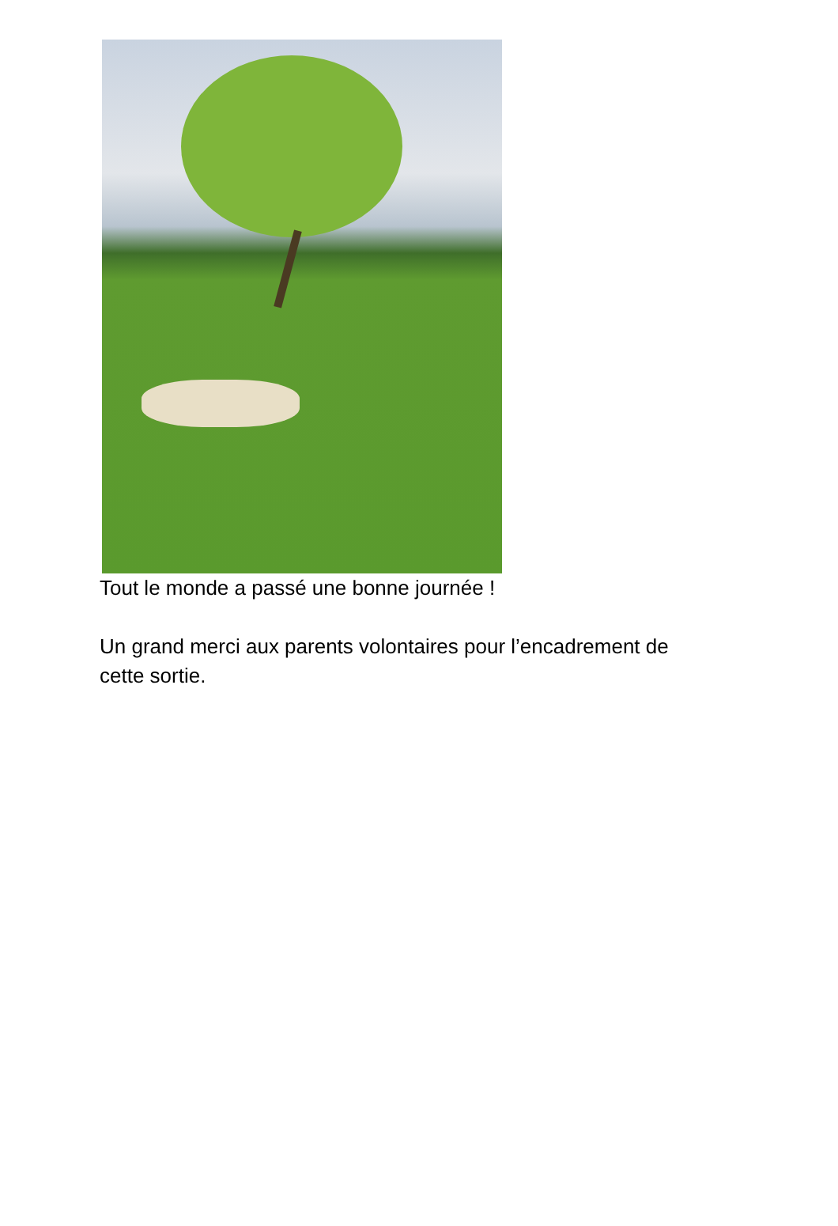Tout le monde a passé une bonne journée !
Un grand merci aux parents volontaires pour l’encadrement de
cette sortie.